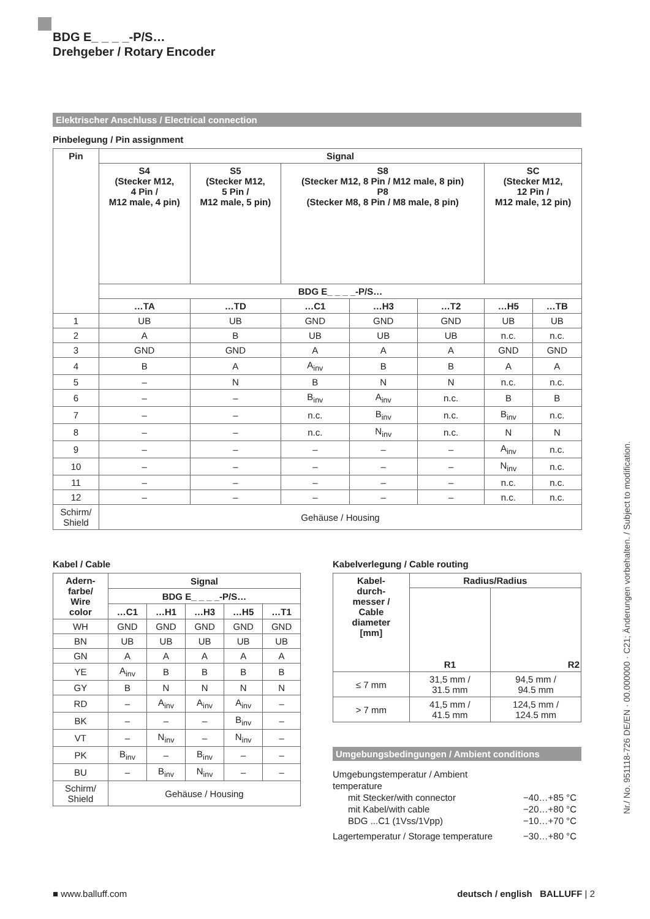BDG E_ _ _ _-P/S…
Drehgeber / Rotary Encoder
Elektrischer Anschluss / Electrical connection
Pinbelegung / Pin assignment
| Pin | Signal | | | | | | |
| --- | --- | --- | --- | --- | --- | --- | --- |
| | S4 (Stecker M12, 4 Pin / M12 male, 4 pin) | S5 (Stecker M12, 5 Pin / M12 male, 5 pin) | S8 (Stecker M12, 8 Pin / M12 male, 8 pin) P8 (Stecker M8, 8 Pin / M8 male, 8 pin) | | | SC (Stecker M12, 12 Pin / M12 male, 12 pin) | |
| | BDG E_ _ _ _-P/S… | | | | | | |
| | …TA | …TD | …C1 | …H3 | …T2 | …H5 | …TB |
| 1 | UB | UB | GND | GND | GND | UB | UB |
| 2 | A | B | UB | UB | UB | n.c. | n.c. |
| 3 | GND | GND | A | A | A | GND | GND |
| 4 | B | A | A<sub>inv</sub> | B | B | A | A |
| 5 | – | N | B | N | N | n.c. | n.c. |
| 6 | – | – | B<sub>inv</sub> | A<sub>inv</sub> | n.c. | B | B |
| 7 | – | – | n.c. | B<sub>inv</sub> | n.c. | B<sub>inv</sub> | n.c. |
| 8 | – | – | n.c. | N<sub>inv</sub> | n.c. | N | N |
| 9 | – | – | – | – | – | A<sub>inv</sub> | n.c. |
| 10 | – | – | – | – | – | N<sub>inv</sub> | n.c. |
| 11 | – | – | – | – | – | n.c. | n.c. |
| 12 | – | – | – | – | – | n.c. | n.c. |
| Schirm/ Shield | Gehäuse / Housing | | | | | | |
Kabel / Cable
| Adern- farbe/ Wire color | Signal | | | | |
| --- | --- | --- | --- | --- | --- |
| | BDG E_ _ _ _-P/S… | | | | |
| | …C1 | …H1 | …H3 | …H5 | …T1 |
| WH | GND | GND | GND | GND | GND |
| BN | UB | UB | UB | UB | UB |
| GN | A | A | A | A | A |
| YE | A<sub>inv</sub> | B | B | B | B |
| GY | B | N | N | N | N |
| RD | – | A<sub>inv</sub> | A<sub>inv</sub> | A<sub>inv</sub> | – |
| BK | – | – | – | B<sub>inv</sub> | – |
| VT | – | N<sub>inv</sub> | – | N<sub>inv</sub> | – |
| PK | B<sub>inv</sub> | – | B<sub>inv</sub> | – | – |
| BU | – | B<sub>inv</sub> | N<sub>inv</sub> | – | – |
| Schirm/ Shield | Gehäuse / Housing | | | | |
Kabelverlegung / Cable routing
| Kabel- durch- messer / Cable diameter [mm] | Radius/Radius | |
| --- | --- | --- |
| | R1 | R2 |
| ≤ 7 mm | 31,5 mm / 31.5 mm | 94,5 mm / 94.5 mm |
| > 7 mm | 41,5 mm / 41.5 mm | 124,5 mm / 124.5 mm |
Umgebungsbedingungen / Ambient conditions
Umgebungstemperatur / Ambient
temperature
mit Stecker/with connector −40…+85 °C
mit Kabel/with cable −20…+80 °C
BDG ...C1 (1Vss/1Vpp) −10…+70 °C
Lagertemperatur / Storage temperature −30…+80 °C
Nr./ No. 951118-726 DE/EN · 00.000000 · C21; Änderungen vorbehalten. / Subject to modification.
■ www.balluff.com deutsch / english BALLUFF | 2